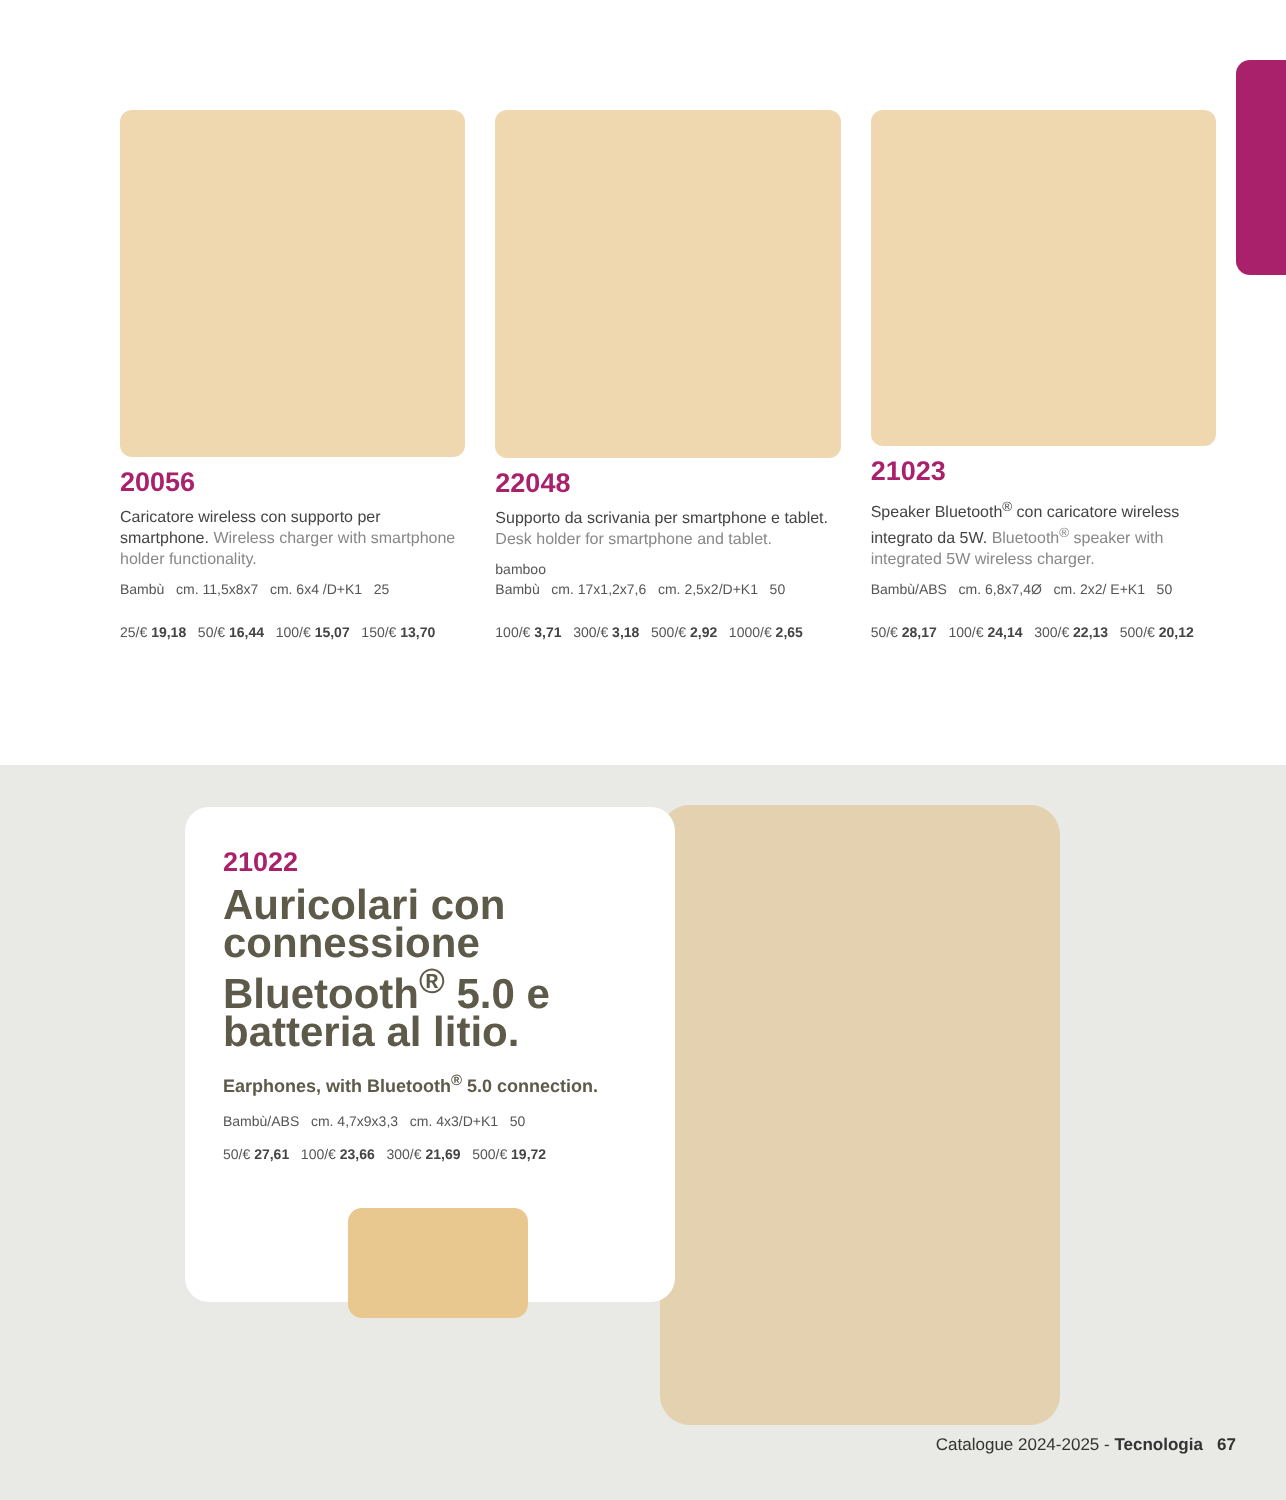20056
Caricatore wireless con supporto per smartphone. Wireless charger with smartphone holder functionality.
Bambù cm. 11,5x8x7 cm. 6x4 /D+K1 25
25/€ 19,18 50/€ 16,44 100/€ 15,07 150/€ 13,70
22048
Supporto da scrivania per smartphone e tablet. Desk holder for smartphone and tablet.
bamboo
Bambù cm. 17x1,2x7,6 cm. 2,5x2/D+K1 50
100/€ 3,71 300/€ 3,18 500/€ 2,92 1000/€ 2,65
21023
Speaker Bluetooth<sup>®</sup> con caricatore wireless integrato da 5W. Bluetooth<sup>®</sup> speaker with integrated 5W wireless charger.
Bambù/ABS cm. 6,8x7,4Ø cm. 2x2/ E+K1 50
50/€ 28,17 100/€ 24,14 300/€ 22,13 500/€ 20,12
21022
Auricolari con connessione Bluetooth<sup>®</sup> 5.0 e batteria al litio.
Earphones, with Bluetooth<sup>®</sup> 5.0 connection.
Bambù/ABS cm. 4,7x9x3,3 cm. 4x3/D+K1 50
50/€ 27,61 100/€ 23,66 300/€ 21,69 500/€ 19,72
Catalogue 2024-2025 - Tecnologia 67